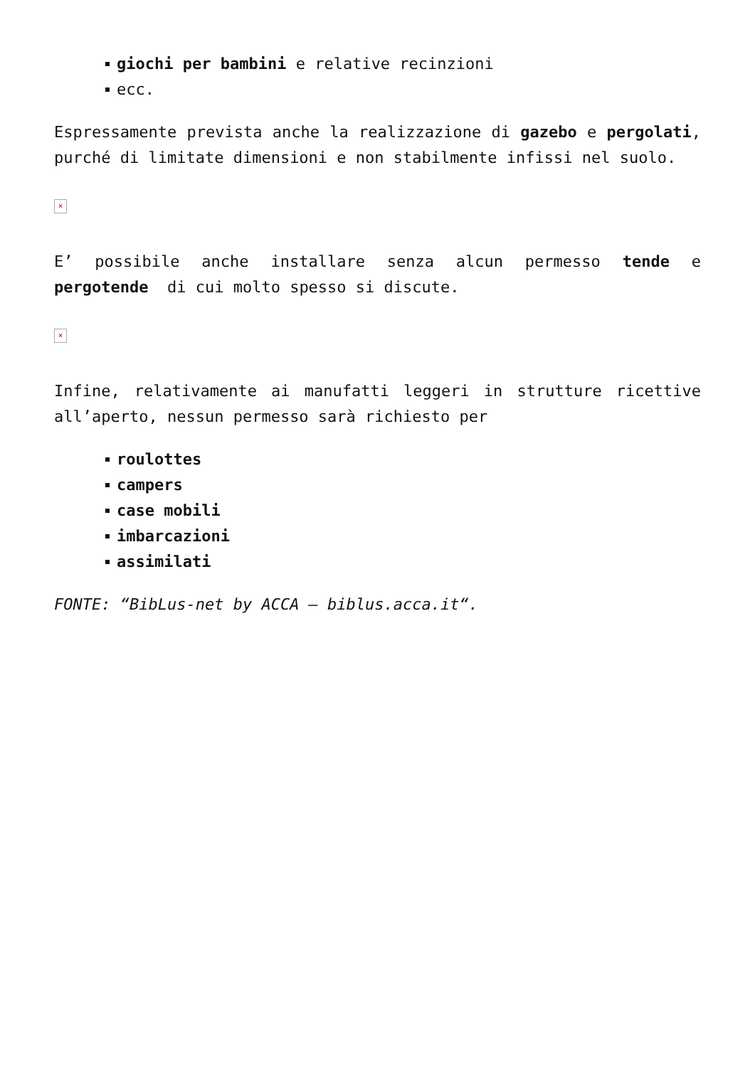giochi per bambini e relative recinzioni
ecc.
Espressamente prevista anche la realizzazione di gazebo e pergolati, purché di limitate dimensioni e non stabilmente infissi nel suolo.
×
E’ possibile anche installare senza alcun permesso tende e pergotende di cui molto spesso si discute.
×
Infine, relativamente ai manufatti leggeri in strutture ricettive all’aperto, nessun permesso sarà richiesto per
roulottes
campers
case mobili
imbarcazioni
assimilati
FONTE: “BibLus-net by ACCA – biblus.acca.it“.